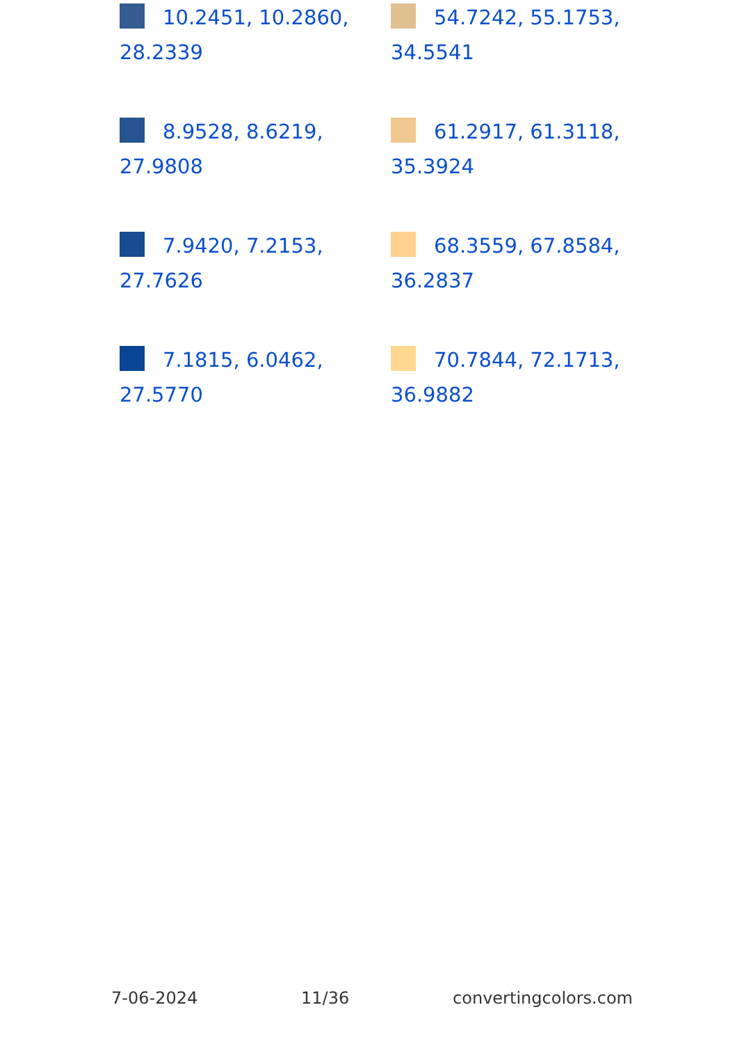10.2451, 10.2860, 28.2339
54.7242, 55.1753, 34.5541
8.9528, 8.6219, 27.9808
61.2917, 61.3118, 35.3924
7.9420, 7.2153, 27.7626
68.3559, 67.8584, 36.2837
7.1815, 6.0462, 27.5770
70.7844, 72.1713, 36.9882
7-06-2024 11/36 convertingcolors.com